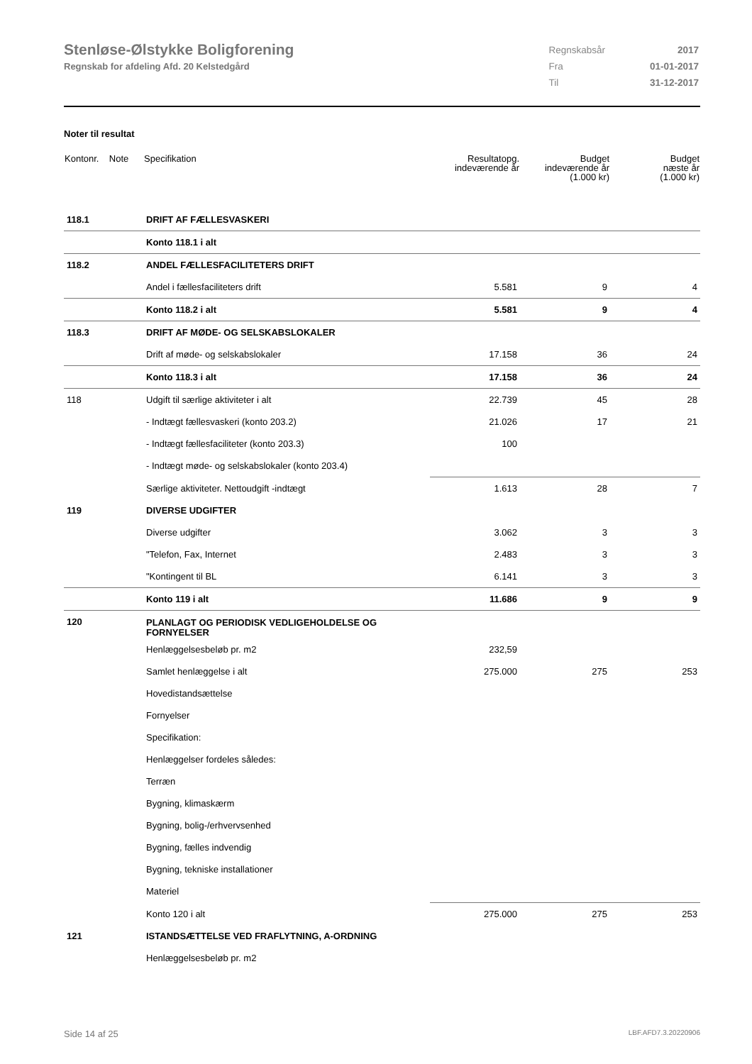Stenløse-Ølstykke Boligforening
Regnskab for afdeling Afd. 20 Kelstedgård
| Regnskabsår | 2017 |
| Fra | 01-01-2017 |
| Til | 31-12-2017 |
Noter til resultat
| Kontonr. Note | Specifikation | Resultatopg. indeværende år | Budget indeværende år (1.000 kr) | Budget næste år (1.000 kr) |
| --- | --- | --- | --- | --- |
| 118.1 | DRIFT AF FÆLLESVASKERI | | | |
| | Konto 118.1 i alt | | | |
| 118.2 | ANDEL FÆLLESFACILITETERS DRIFT | | | |
| | Andel i fællesfaciliteters drift | 5.581 | 9 | 4 |
| | Konto 118.2 i alt | 5.581 | 9 | 4 |
| 118.3 | DRIFT AF MØDE- OG SELSKABSLOKALER | | | |
| | Drift af møde- og selskabslokaler | 17.158 | 36 | 24 |
| | Konto 118.3 i alt | 17.158 | 36 | 24 |
| 118 | Udgift til særlige aktiviteter i alt | 22.739 | 45 | 28 |
| | - Indtægt fællesvaskeri (konto 203.2) | 21.026 | 17 | 21 |
| | - Indtægt fællesfaciliteter (konto 203.3) | 100 | | |
| | - Indtægt møde- og selskabslokaler (konto 203.4) | | | |
| | Særlige aktiviteter. Nettoudgift -indtægt | 1.613 | 28 | 7 |
| 119 | DIVERSE UDGIFTER | | | |
| | Diverse udgifter | 3.062 | 3 | 3 |
| | "Telefon, Fax, Internet | 2.483 | 3 | 3 |
| | "Kontingent til BL | 6.141 | 3 | 3 |
| | Konto 119 i alt | 11.686 | 9 | 9 |
| 120 | PLANLAGT OG PERIODISK VEDLIGEHOLDELSE OG FORNYELSER | | | |
| | Henlæggelsesbeløb pr. m2 | 232,59 | | |
| | Samlet henlæggelse i alt | 275.000 | 275 | 253 |
| | Hovedistandsættelse | | | |
| | Fornyelser | | | |
| | Specifikation: | | | |
| | Henlæggelser fordeles således: | | | |
| | Terræn | | | |
| | Bygning, klimaskærm | | | |
| | Bygning, bolig-/erhvervsenhed | | | |
| | Bygning, fælles indvendig | | | |
| | Bygning, tekniske installationer | | | |
| | Materiel | | | |
| | Konto 120 i alt | 275.000 | 275 | 253 |
| 121 | ISTANDSÆTTELSE VED FRAFLYTNING, A-ORDNING | | | |
| | Henlæggelsesbeløb pr. m2 | | | |
Side 14 af 25 LBF.AFD7.3.20220906